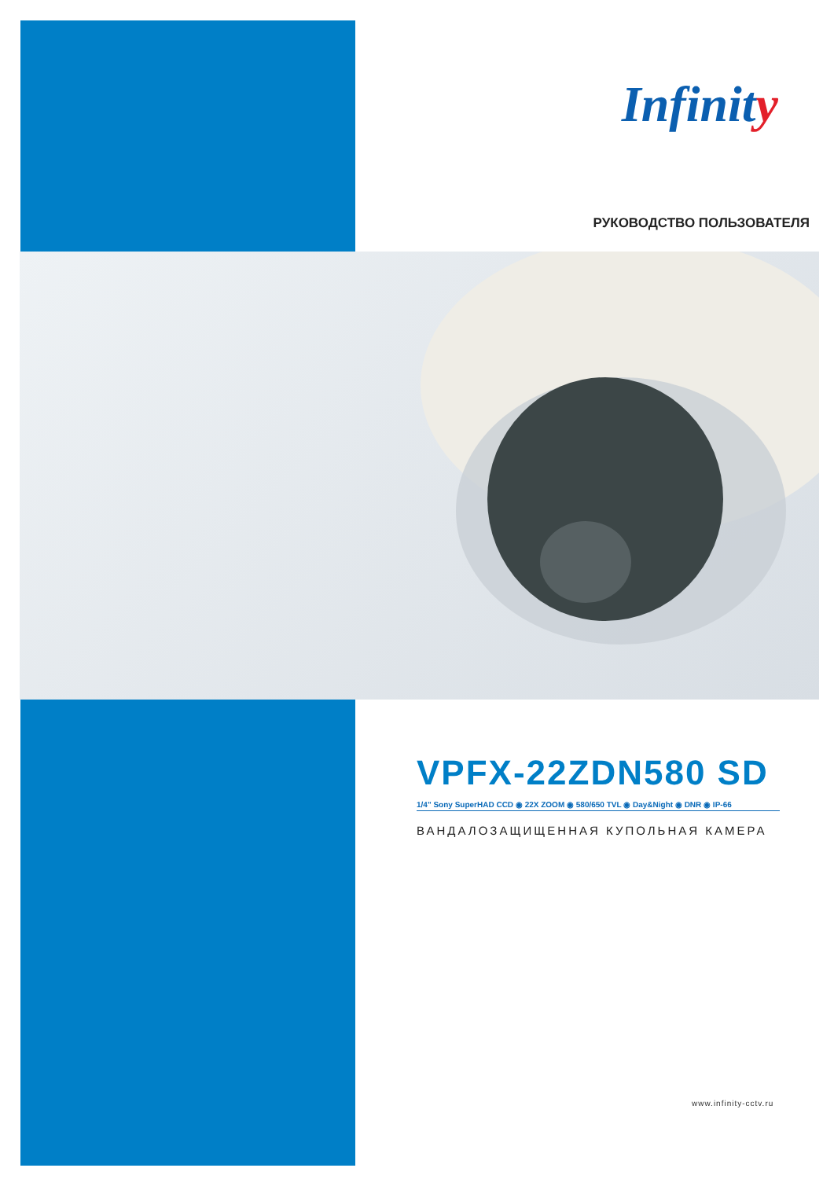Infinity
РУКОВОДСТВО ПОЛЬЗОВАТЕЛЯ
VPFX-22ZDN580 SD
1/4" Sony SuperHAD CCD ◉ 22X ZOOM ◉ 580/650 TVL ◉ Day&Night ◉ DNR ◉ IP-66
ВАНДАЛОЗАЩИЩЕННАЯ КУПОЛЬНАЯ КАМЕРА
www.infinity-cctv.ru